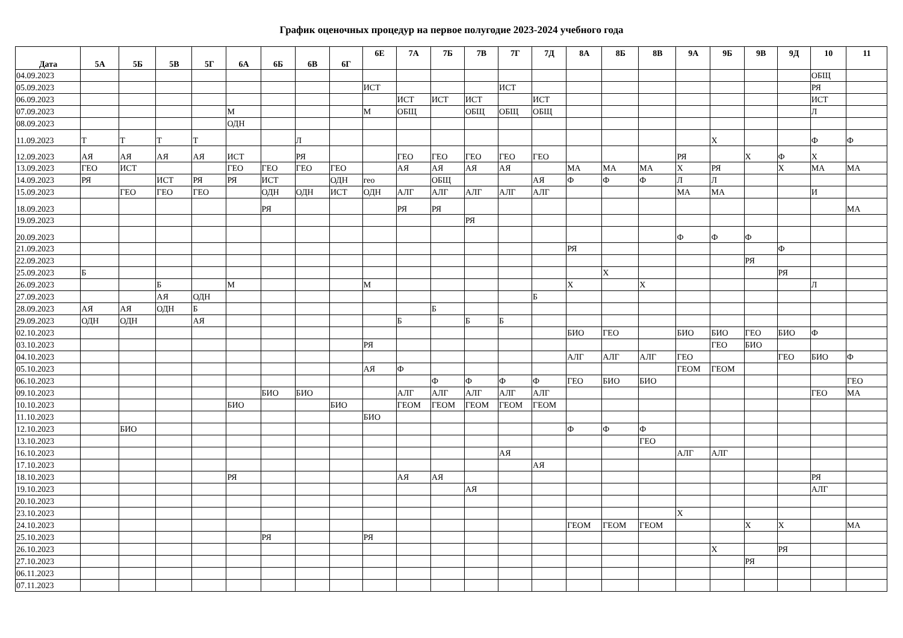График оценочных процедур на первое полугодие 2023-2024 учебного года
| Дата | 5А | 5Б | 5В | 5Г | 6А | 6Б | 6В | 6Г | 6Е | 7А | 7Б | 7В | 7Г | 7Д | 8А | 8Б | 8В | 9А | 9Б | 9В | 9Д | 10 | 11 |
| --- | --- | --- | --- | --- | --- | --- | --- | --- | --- | --- | --- | --- | --- | --- | --- | --- | --- | --- | --- | --- | --- | --- | --- |
| 04.09.2023 | | | | | | | | | | | | | | | | | | | | | | ОБЩ | |
| 05.09.2023 | | | | | | | | | ИСТ | | | | ИСТ | | | | | | | | | РЯ | |
| 06.09.2023 | | | | | | | | | | ИСТ | ИСТ | ИСТ | | ИСТ | | | | | | | | ИСТ | |
| 07.09.2023 | | | | | М | | | | М | ОБЩ | | ОБЩ | ОБЩ | ОБЩ | | | | | | | | Л | |
| 08.09.2023 | | | | | ОДН | | | | | | | | | | | | | | | | | | |
| 11.09.2023 | Т | Т | Т | Т | | | Л | | | | | | | | | | | | Х | | | Ф | Ф |
| 12.09.2023 | АЯ | АЯ | АЯ | АЯ | ИСТ | | РЯ | | | ГЕО | ГЕО | ГЕО | ГЕО | ГЕО | | | | РЯ | | Х | Ф | Х | |
| 13.09.2023 | ГЕО | ИСТ | | | ГЕО | ГЕО | ГЕО | ГЕО | | АЯ | АЯ | АЯ | АЯ | | МА | МА | МА | Х | РЯ | | Х | МА | МА |
| 14.09.2023 | РЯ | | ИСТ | РЯ | РЯ | ИСТ | | ОДН | гео | | ОБЩ | | | АЯ | Ф | Ф | Ф | Л | Л | | | | |
| 15.09.2023 | | ГЕО | ГЕО | ГЕО | | ОДН | ОДН | ИСТ | ОДН | АЛГ | АЛГ | АЛГ | АЛГ | АЛГ | | | | МА | МА | | | И | |
| 18.09.2023 | | | | | | РЯ | | | | РЯ | РЯ | | | | | | | | | | | | МА |
| 19.09.2023 | | | | | | | | | | | | РЯ | | | | | | | | | | | |
| 20.09.2023 | | | | | | | | | | | | | | | | | | Ф | Ф | Ф | | | |
| 21.09.2023 | | | | | | | | | | | | | | | РЯ | | | | | | Ф | | |
| 22.09.2023 | | | | | | | | | | | | | | | | | | | | РЯ | | | |
| 25.09.2023 | Б | | | | | | | | | | | | | | | Х | | | | | РЯ | | |
| 26.09.2023 | | | Б | | М | | | | М | | | | | | Х | | Х | | | | | Л | |
| 27.09.2023 | | | АЯ | ОДН | | | | | | | | | | Б | | | | | | | | | |
| 28.09.2023 | АЯ | АЯ | ОДН | Б | | | | | | | Б | | | | | | | | | | | | |
| 29.09.2023 | ОДН | ОДН | | АЯ | | | | | | Б | | Б | Б | | | | | | | | | | |
| 02.10.2023 | | | | | | | | | | | | | | | БИО | ГЕО | | БИО | БИО | ГЕО | БИО | Ф | |
| 03.10.2023 | | | | | | | | | РЯ | | | | | | | | | | ГЕО | БИО | | | |
| 04.10.2023 | | | | | | | | | | | | | | | АЛГ | АЛГ | АЛГ | ГЕО | | | ГЕО | БИО | Ф |
| 05.10.2023 | | | | | | | | | АЯ | Ф | | | | | | | | ГЕОМ | ГЕОМ | | | | |
| 06.10.2023 | | | | | | | | | | | Ф | Ф | Ф | Ф | ГЕО | БИО | БИО | | | | | | ГЕО |
| 09.10.2023 | | | | | | БИО | БИО | | | АЛГ | АЛГ | АЛГ | АЛГ | АЛГ | | | | | | | | ГЕО | МА |
| 10.10.2023 | | | | | БИО | | | БИО | | ГЕОМ | ГЕОМ | ГЕОМ | ГЕОМ | ГЕОМ | | | | | | | | | |
| 11.10.2023 | | | | | | | | | БИО | | | | | | | | | | | | | | |
| 12.10.2023 | | БИО | | | | | | | | | | | | | Ф | Ф | Ф | | | | | | |
| 13.10.2023 | | | | | | | | | | | | | | | | | ГЕО | | | | | | |
| 16.10.2023 | | | | | | | | | | | | | АЯ | | | | | АЛГ | АЛГ | | | | |
| 17.10.2023 | | | | | | | | | | | | | | АЯ | | | | | | | | | |
| 18.10.2023 | | | | | РЯ | | | | | АЯ | АЯ | | | | | | | | | | | РЯ | |
| 19.10.2023 | | | | | | | | | | | | АЯ | | | | | | | | | | АЛГ | |
| 20.10.2023 | | | | | | | | | | | | | | | | | | | | | | | |
| 23.10.2023 | | | | | | | | | | | | | | | | | | Х | | | | | |
| 24.10.2023 | | | | | | | | | | | | | | | ГЕОМ | ГЕОМ | ГЕОМ | | | Х | Х | | МА |
| 25.10.2023 | | | | | | РЯ | | | РЯ | | | | | | | | | | | | | | |
| 26.10.2023 | | | | | | | | | | | | | | | | | | | Х | | РЯ | | |
| 27.10.2023 | | | | | | | | | | | | | | | | | | | | РЯ | | | |
| 06.11.2023 | | | | | | | | | | | | | | | | | | | | | | | |
| 07.11.2023 | | | | | | | | | | | | | | | | | | | | | | | |